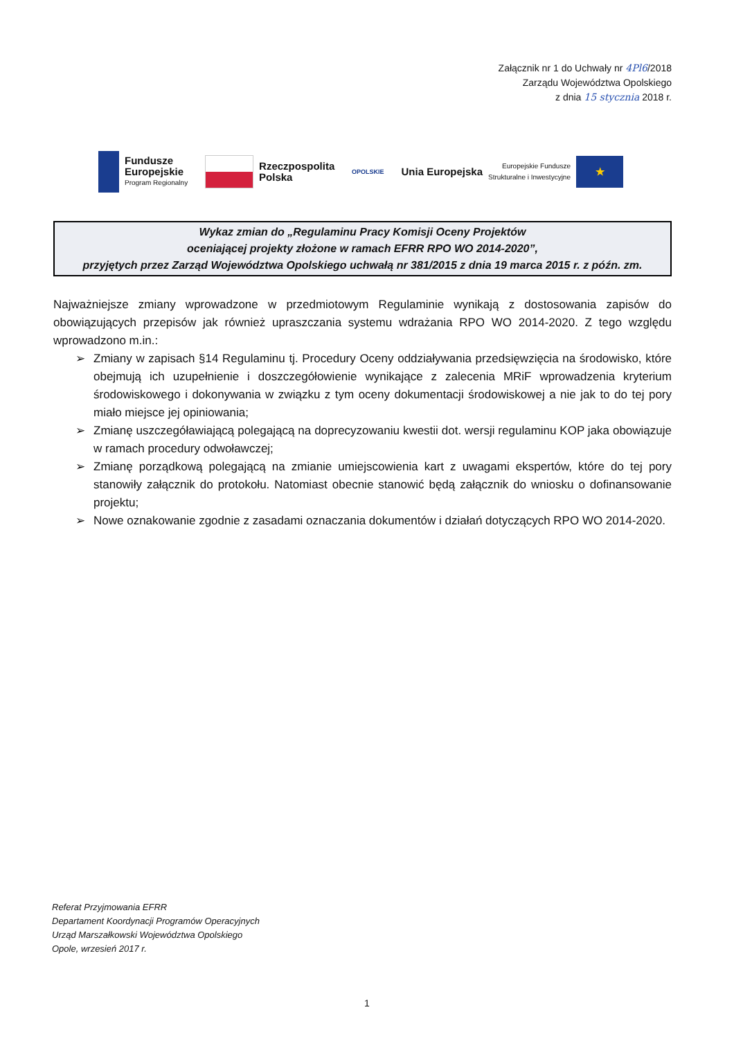Załącznik nr 1 do Uchwały nr 4Pl6/2018
Zarządu Województwa Opolskiego
z dnia 15 stycznia 2018 r.
Fundusze
Europejskie
Program Regionalny
Rzeczpospolita
Polska
OPOLSKIE
Unia Europejska Europejskie Fundusze
Strukturalne i Inwestycyjne
★
Wykaz zmian do „Regulaminu Pracy Komisji Oceny Projektów
oceniającej projekty złożone w ramach EFRR RPO WO 2014-2020”,
przyjętych przez Zarząd Województwa Opolskiego uchwałą nr 381/2015 z dnia 19 marca 2015 r. z późn. zm.
Najważniejsze zmiany wprowadzone w przedmiotowym Regulaminie wynikają z dostosowania zapisów do obowiązujących przepisów jak również upraszczania systemu wdrażania RPO WO 2014-2020. Z tego względu wprowadzono m.in.:
➢ Zmiany w zapisach §14 Regulaminu tj. Procedury Oceny oddziaływania przedsięwzięcia na środowisko, które obejmują ich uzupełnienie i doszczegółowienie wynikające z zalecenia MRiF wprowadzenia kryterium środowiskowego i dokonywania w związku z tym oceny dokumentacji środowiskowej a nie jak to do tej pory miało miejsce jej opiniowania;
➢ Zmianę uszczegóławiającą polegającą na doprecyzowaniu kwestii dot. wersji regulaminu KOP jaka obowiązuje w ramach procedury odwoławczej;
➢ Zmianę porządkową polegającą na zmianie umiejscowienia kart z uwagami ekspertów, które do tej pory stanowiły załącznik do protokołu. Natomiast obecnie stanowić będą załącznik do wniosku o dofinansowanie projektu;
➢ Nowe oznakowanie zgodnie z zasadami oznaczania dokumentów i działań dotyczących RPO WO 2014-2020.
Referat Przyjmowania EFRR
Departament Koordynacji Programów Operacyjnych
Urząd Marszałkowski Województwa Opolskiego
Opole, wrzesień 2017 r.
1